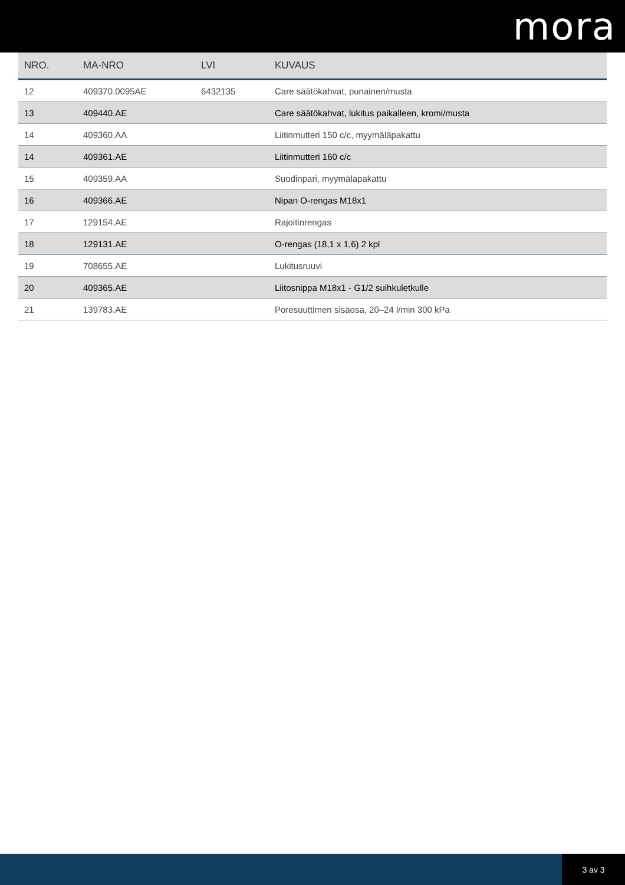mora
| NRO. | MA-NRO | LVI | KUVAUS |
| --- | --- | --- | --- |
| 12 | 409370.0095AE | 6432135 | Care säätökahvat, punainen/musta |
| 13 | 409440.AE | | Care säätökahvat, lukitus paikalleen, kromi/musta |
| 14 | 409360.AA | | Liitinmutteri 150 c/c, myymäläpakattu |
| 14 | 409361.AE | | Liitinmutteri 160 c/c |
| 15 | 409359.AA | | Suodinpari, myymäläpakattu |
| 16 | 409366.AE | | Nipan O-rengas M18x1 |
| 17 | 129154.AE | | Rajoitinrengas |
| 18 | 129131.AE | | O-rengas (18,1 x 1,6) 2 kpl |
| 19 | 708655.AE | | Lukitusruuvi |
| 20 | 409365.AE | | Liitosnippa M18x1 - G1/2 suihkuletkulle |
| 21 | 139783.AE | | Poresuuttimen sisäosa, 20–24 l/min 300 kPa |
3 av 3